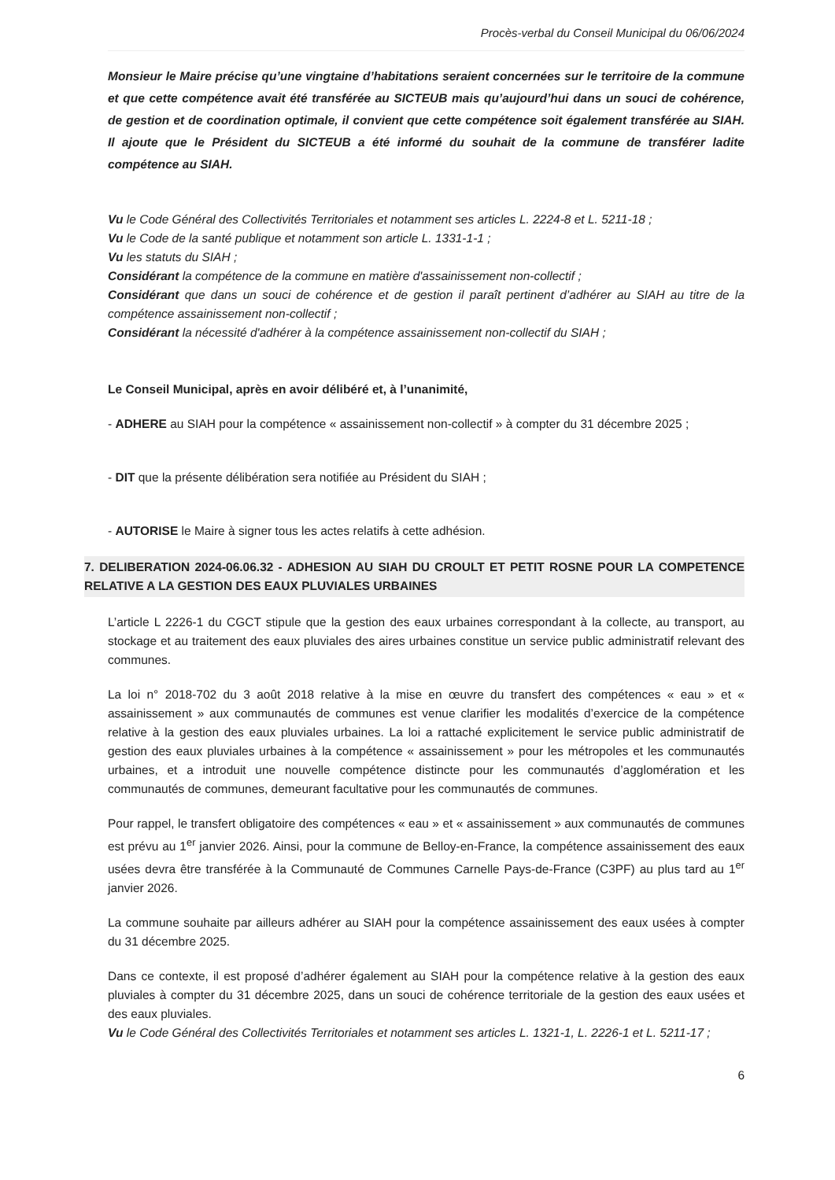Procès-verbal du Conseil Municipal du 06/06/2024
Monsieur le Maire précise qu’une vingtaine d’habitations seraient concernées sur le territoire de la commune et que cette compétence avait été transférée au SICTEUB mais qu’aujourd’hui dans un souci de cohérence, de gestion et de coordination optimale, il convient que cette compétence soit également transférée au SIAH. Il ajoute que le Président du SICTEUB a été informé du souhait de la commune de transférer ladite compétence au SIAH.
Vu le Code Général des Collectivités Territoriales et notamment ses articles L. 2224-8 et L. 5211-18 ;
Vu le Code de la santé publique et notamment son article L. 1331-1-1 ;
Vu les statuts du SIAH ;
Considérant la compétence de la commune en matière d'assainissement non-collectif ;
Considérant que dans un souci de cohérence et de gestion il paraît pertinent d’adhérer au SIAH au titre de la compétence assainissement non-collectif ;
Considérant la nécessité d'adhérer à la compétence assainissement non-collectif du SIAH ;
Le Conseil Municipal, après en avoir délibéré et, à l’unanimité,
- ADHERE au SIAH pour la compétence « assainissement non-collectif » à compter du 31 décembre 2025 ;
- DIT que la présente délibération sera notifiée au Président du SIAH ;
- AUTORISE le Maire à signer tous les actes relatifs à cette adhésion.
7. DELIBERATION 2024-06.06.32 - ADHESION AU SIAH DU CROULT ET PETIT ROSNE POUR LA COMPETENCE RELATIVE A LA GESTION DES EAUX PLUVIALES URBAINES
L’article L 2226-1 du CGCT stipule que la gestion des eaux urbaines correspondant à la collecte, au transport, au stockage et au traitement des eaux pluviales des aires urbaines constitue un service public administratif relevant des communes.
La loi n° 2018-702 du 3 août 2018 relative à la mise en œuvre du transfert des compétences « eau » et « assainissement » aux communautés de communes est venue clarifier les modalités d’exercice de la compétence relative à la gestion des eaux pluviales urbaines. La loi a rattaché explicitement le service public administratif de gestion des eaux pluviales urbaines à la compétence « assainissement » pour les métropoles et les communautés urbaines, et a introduit une nouvelle compétence distincte pour les communautés d’agglomération et les communautés de communes, demeurant facultative pour les communautés de communes.
Pour rappel, le transfert obligatoire des compétences « eau » et « assainissement » aux communautés de communes est prévu au 1<sup>er</sup> janvier 2026. Ainsi, pour la commune de Belloy-en-France, la compétence assainissement des eaux usées devra être transférée à la Communauté de Communes Carnelle Pays-de-France (C3PF) au plus tard au 1<sup>er</sup> janvier 2026.
La commune souhaite par ailleurs adhérer au SIAH pour la compétence assainissement des eaux usées à compter du 31 décembre 2025.
Dans ce contexte, il est proposé d’adhérer également au SIAH pour la compétence relative à la gestion des eaux pluviales à compter du 31 décembre 2025, dans un souci de cohérence territoriale de la gestion des eaux usées et des eaux pluviales.
Vu le Code Général des Collectivités Territoriales et notamment ses articles L. 1321-1, L. 2226-1 et L. 5211-17 ;
6